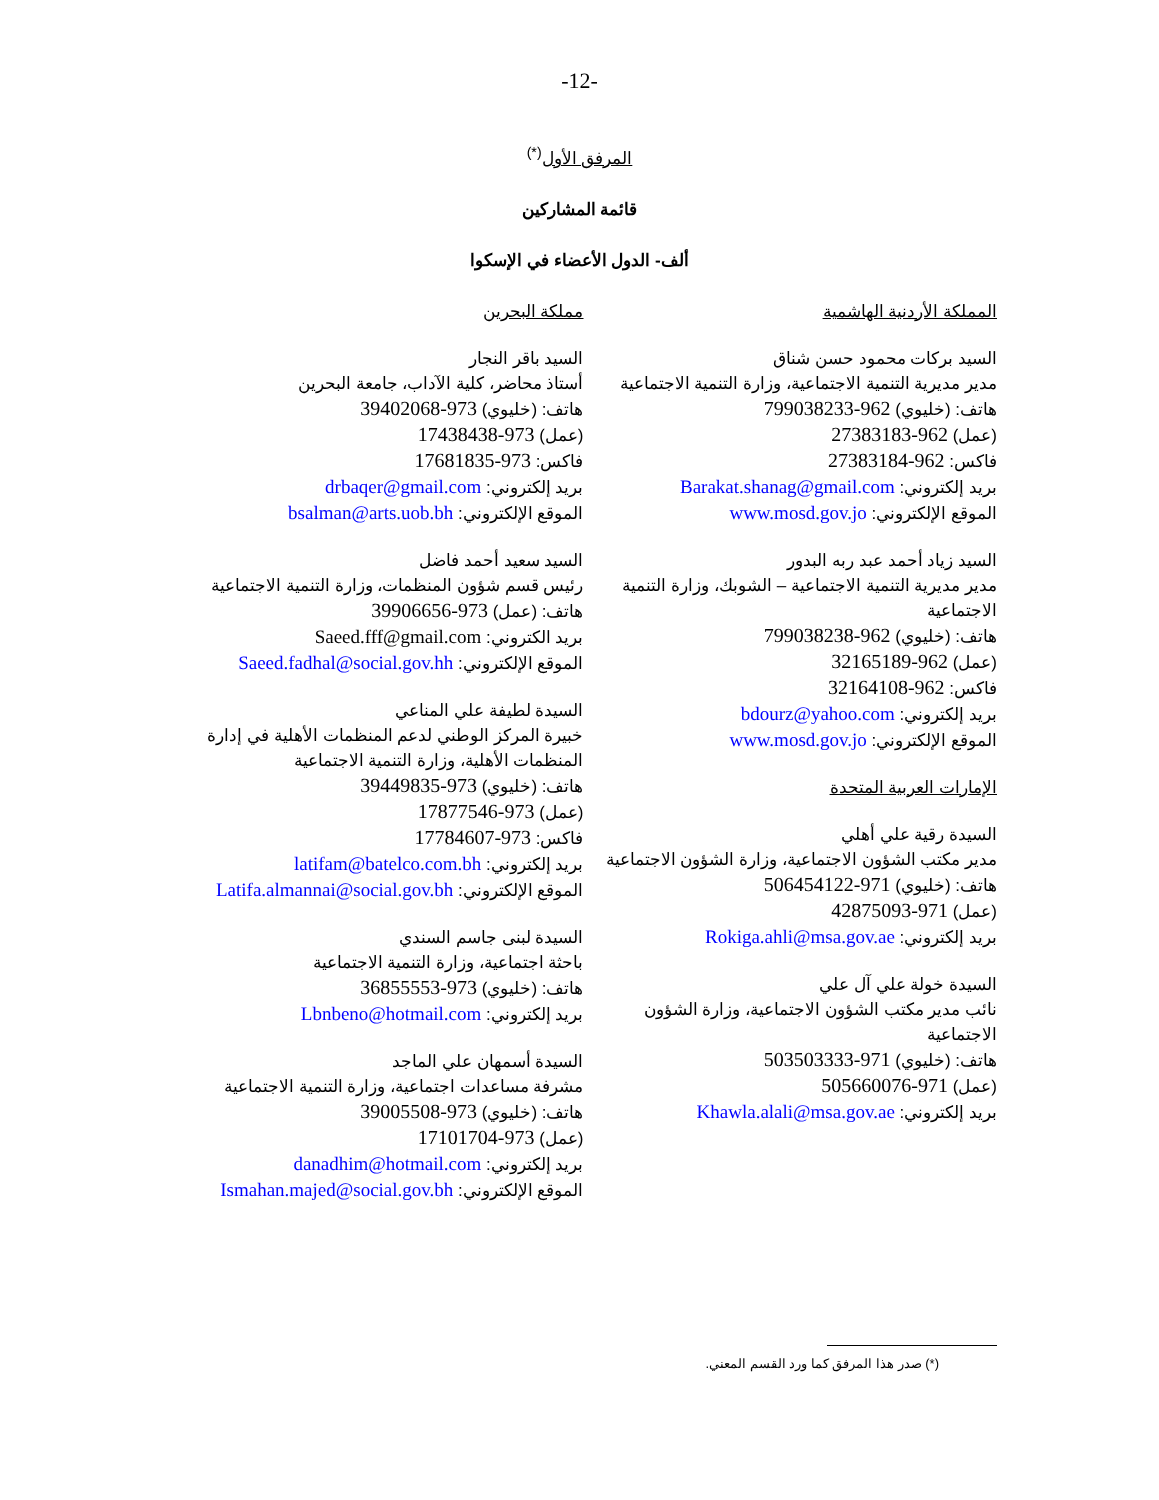-12-
المرفق الأول<sup>(*)</sup>
قائمة المشاركين
ألف- الدول الأعضاء في الإسكوا
المملكة الأردنية الهاشمية
السيد بركات محمود حسن شناق
مدير مديرية التنمية الاجتماعية، وزارة التنمية الاجتماعية
هاتف: (خليوي) 962-799038233
(عمل) 962-27383183
فاكس: 962-27383184
بريد إلكتروني: Barakat.shanag@gmail.com
الموقع الإلكتروني: www.mosd.gov.jo
السيد زياد أحمد عبد ربه البدور
مدير مديرية التنمية الاجتماعية – الشوبك، وزارة التنمية الاجتماعية
هاتف: (خليوي) 962-799038238
(عمل) 962-32165189
فاكس: 962-32164108
بريد إلكتروني: bdourz@yahoo.com
الموقع الإلكتروني: www.mosd.gov.jo
الإمارات العربية المتحدة
السيدة رقية علي أهلي
مدير مكتب الشؤون الاجتماعية، وزارة الشؤون الاجتماعية
هاتف: (خليوي) 971-506454122
(عمل) 971-42875093
بريد إلكتروني: Rokiga.ahli@msa.gov.ae
السيدة خولة علي آل علي
نائب مدير مكتب الشؤون الاجتماعية، وزارة الشؤون الاجتماعية
هاتف: (خليوي) 971-503503333
(عمل) 971-505660076
بريد إلكتروني: Khawla.alali@msa.gov.ae
مملكة البحرين
السيد باقر النجار
أستاذ محاضر، كلية الآداب، جامعة البحرين
هاتف: (خليوي) 973-39402068
(عمل) 973-17438438
فاكس: 973-17681835
بريد إلكتروني: drbaqer@gmail.com
الموقع الإلكتروني: bsalman@arts.uob.bh
السيد سعيد أحمد فاضل
رئيس قسم شؤون المنظمات، وزارة التنمية الاجتماعية
هاتف: (عمل) 973-39906656
بريد الكتروني: Saeed.fff@gmail.com
الموقع الإلكتروني: Saeed.fadhal@social.gov.hh
السيدة لطيفة علي المناعي
خبيرة المركز الوطني لدعم المنظمات الأهلية في إدارة المنظمات الأهلية، وزارة التنمية الاجتماعية
هاتف: (خليوي) 973-39449835
(عمل) 973-17877546
فاكس: 973-17784607
بريد إلكتروني: latifam@batelco.com.bh
الموقع الإلكتروني: Latifa.almannai@social.gov.bh
السيدة لبنى جاسم السندي
باحثة اجتماعية، وزارة التنمية الاجتماعية
هاتف: (خليوي) 973-36855553
بريد إلكتروني: Lbnbeno@hotmail.com
السيدة أسمهان علي الماجد
مشرفة مساعدات اجتماعية، وزارة التنمية الاجتماعية
هاتف: (خليوي) 973-39005508
(عمل) 973-17101704
بريد إلكتروني: danadhim@hotmail.com
الموقع الإلكتروني: Ismahan.majed@social.gov.bh
(*) صدر هذا المرفق كما ورد القسم المعني.